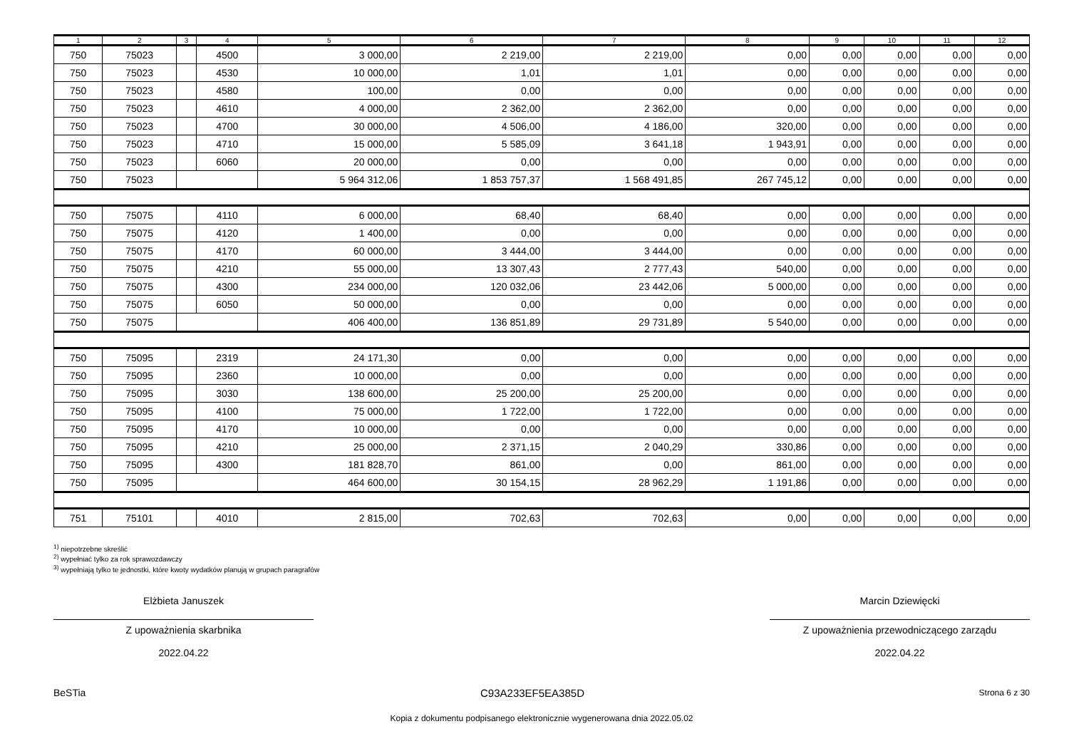| 1 | 2 | 3 | 4 | 5 | 6 | 7 | 8 | 9 | 10 | 11 | 12 |
| --- | --- | --- | --- | --- | --- | --- | --- | --- | --- | --- | --- |
| 750 | 75023 | | 4500 | 3 000,00 | 2 219,00 | 2 219,00 | 0,00 | 0,00 | 0,00 | 0,00 | 0,00 |
| 750 | 75023 | | 4530 | 10 000,00 | 1,01 | 1,01 | 0,00 | 0,00 | 0,00 | 0,00 | 0,00 |
| 750 | 75023 | | 4580 | 100,00 | 0,00 | 0,00 | 0,00 | 0,00 | 0,00 | 0,00 | 0,00 |
| 750 | 75023 | | 4610 | 4 000,00 | 2 362,00 | 2 362,00 | 0,00 | 0,00 | 0,00 | 0,00 | 0,00 |
| 750 | 75023 | | 4700 | 30 000,00 | 4 506,00 | 4 186,00 | 320,00 | 0,00 | 0,00 | 0,00 | 0,00 |
| 750 | 75023 | | 4710 | 15 000,00 | 5 585,09 | 3 641,18 | 1 943,91 | 0,00 | 0,00 | 0,00 | 0,00 |
| 750 | 75023 | | 6060 | 20 000,00 | 0,00 | 0,00 | 0,00 | 0,00 | 0,00 | 0,00 | 0,00 |
| 750 | 75023 | | | 5 964 312,06 | 1 853 757,37 | 1 568 491,85 | 267 745,12 | 0,00 | 0,00 | 0,00 | 0,00 |
| 750 | 75075 | | 4110 | 6 000,00 | 68,40 | 68,40 | 0,00 | 0,00 | 0,00 | 0,00 | 0,00 |
| 750 | 75075 | | 4120 | 1 400,00 | 0,00 | 0,00 | 0,00 | 0,00 | 0,00 | 0,00 | 0,00 |
| 750 | 75075 | | 4170 | 60 000,00 | 3 444,00 | 3 444,00 | 0,00 | 0,00 | 0,00 | 0,00 | 0,00 |
| 750 | 75075 | | 4210 | 55 000,00 | 13 307,43 | 2 777,43 | 540,00 | 0,00 | 0,00 | 0,00 | 0,00 |
| 750 | 75075 | | 4300 | 234 000,00 | 120 032,06 | 23 442,06 | 5 000,00 | 0,00 | 0,00 | 0,00 | 0,00 |
| 750 | 75075 | | 6050 | 50 000,00 | 0,00 | 0,00 | 0,00 | 0,00 | 0,00 | 0,00 | 0,00 |
| 750 | 75075 | | | 406 400,00 | 136 851,89 | 29 731,89 | 5 540,00 | 0,00 | 0,00 | 0,00 | 0,00 |
| 750 | 75095 | | 2319 | 24 171,30 | 0,00 | 0,00 | 0,00 | 0,00 | 0,00 | 0,00 | 0,00 |
| 750 | 75095 | | 2360 | 10 000,00 | 0,00 | 0,00 | 0,00 | 0,00 | 0,00 | 0,00 | 0,00 |
| 750 | 75095 | | 3030 | 138 600,00 | 25 200,00 | 25 200,00 | 0,00 | 0,00 | 0,00 | 0,00 | 0,00 |
| 750 | 75095 | | 4100 | 75 000,00 | 1 722,00 | 1 722,00 | 0,00 | 0,00 | 0,00 | 0,00 | 0,00 |
| 750 | 75095 | | 4170 | 10 000,00 | 0,00 | 0,00 | 0,00 | 0,00 | 0,00 | 0,00 | 0,00 |
| 750 | 75095 | | 4210 | 25 000,00 | 2 371,15 | 2 040,29 | 330,86 | 0,00 | 0,00 | 0,00 | 0,00 |
| 750 | 75095 | | 4300 | 181 828,70 | 861,00 | 0,00 | 861,00 | 0,00 | 0,00 | 0,00 | 0,00 |
| 750 | 75095 | | | 464 600,00 | 30 154,15 | 28 962,29 | 1 191,86 | 0,00 | 0,00 | 0,00 | 0,00 |
| 751 | 75101 | | 4010 | 2 815,00 | 702,63 | 702,63 | 0,00 | 0,00 | 0,00 | 0,00 | 0,00 |
<sup>1)</sup> niepotrzebne skreślić
<sup>2)</sup> wypełniać tylko za rok sprawozdawczy
<sup>3)</sup> wypełniają tylko te jednostki, które kwoty wydatków planują w grupach paragrafów
Elżbieta Januszek
Z upoważnienia skarbnika
2022.04.22
Marcin Dziewięcki
Z upoważnienia przewodniczącego zarządu
2022.04.22
BeSTia C93A233EF5EA385D Strona 6 z 30
Kopia z dokumentu podpisanego elektronicznie wygenerowana dnia 2022.05.02